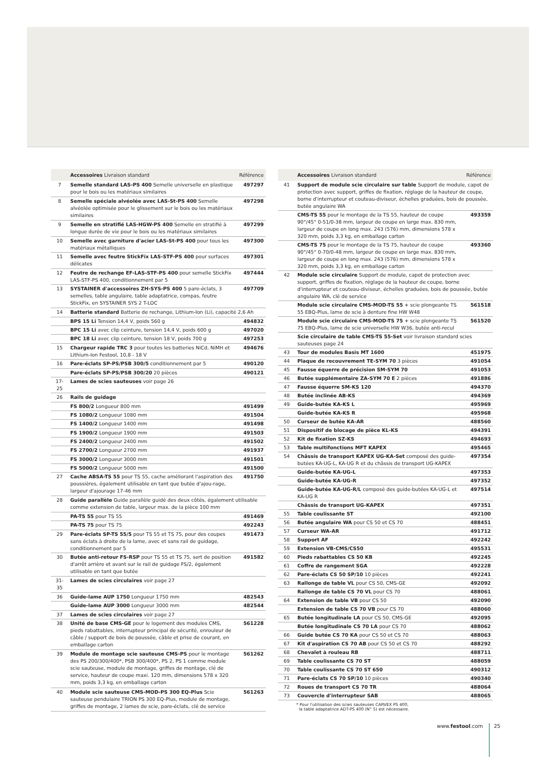| | Accessoires Livraison standard | Référence |
| --- | --- | --- |
| 7 | Semelle standard LAS-PS 400 Semelle universelle en plastique pour le bois ou les matériaux similaires | 497297 |
| 8 | Semelle spéciale alvéolée avec LAS-St-PS 400 Semelle alvéolée optimisée pour le glissement sur le bois ou les matériaux similaires | 497298 |
| 9 | Semelle en stratifié LAS-HGW-PS 400 Semelle en stratifié à longue durée de vie pour le bois ou les matériaux similaires | 497299 |
| 10 | Semelle avec garniture d'acier LAS-St-PS 400 pour tous les matériaux métalliques | 497300 |
| 11 | Semelle avec feutre StickFix LAS-STF-PS 400 pour surfaces délicates | 497301 |
| 12 | Feutre de rechange EF-LAS-STF-PS 400 pour semelle StickFix LAS-STF-PS 400, conditionnement par 5 | 497444 |
| 13 | SYSTAINER d'accessoires ZH-SYS-PS 400 5 pare-éclats, 3 semelles, table angulaire, table adaptatrice, compas, feutre StickFix, en SYSTAINER SYS 2 T-LOC | 497709 |
| 14 | Batterie standard Batterie de rechange, Lithium-Ion (Li), capacité 2,6 Ah | |
| | BPS 15 Li Tension 14,4 V, poids 560 g | 494832 |
| | BPC 15 Li avec clip ceinture, tension 14,4 V, poids 600 g | 497020 |
| | BPC 18 Li avec clip ceinture, tension 18 V, poids 700 g | 497253 |
| 15 | Chargeur rapide TRC 3 pour toutes les batteries NiCd, NiMH et Lithium-Ion Festool, 10,8 - 18 V | 494676 |
| 16 | Pare-éclats SP-PS/PSB 300/5 conditionnement par 5 | 490120 |
| | Pare-éclats SP-PS/PSB 300/20 20 pièces | 490121 |
| 17-25 | Lames de scies sauteuses voir page 26 | |
| 26 | Rails de guidage | |
| | FS 800/2 Longueur 800 mm | 491499 |
| | FS 1080/2 Longueur 1080 mm | 491504 |
| | FS 1400/2 Longueur 1400 mm | 491498 |
| | FS 1900/2 Longueur 1900 mm | 491503 |
| | FS 2400/2 Longueur 2400 mm | 491502 |
| | FS 2700/2 Longueur 2700 mm | 491937 |
| | FS 3000/2 Longueur 3000 mm | 491501 |
| | FS 5000/2 Longueur 5000 mm | 491500 |
| 27 | Cache ABSA-TS 55 pour TS 55, cache améliorant l'aspiration des poussières, également utilisable en tant que butée d'ajou-rage, largeur d'ajourage 17-46 mm | 491750 |
| 28 | Guide parallèle Guide parallèle guidé des deux côtés, également utilisable comme extension de table, largeur max. de la pièce 100 mm | |
| | PA-TS 55 pour TS 55 | 491469 |
| | PA-TS 75 pour TS 75 | 492243 |
| 29 | Pare-éclats SP-TS 55/5 pour TS 55 et TS 75, pour des coupes sans éclats à droite de la lame, avec et sans rail de guidage, conditionnement par 5 | 491473 |
| 30 | Butée anti-retour FS-RSP pour TS 55 et TS 75, sert de position d'arrêt arrière et avant sur le rail de guidage FS/2, également utilisable en tant que butée | 491582 |
| 31-35 | Lames de scies circulaires voir page 27 | |
| 36 | Guide-lame AUP 1750 Longueur 1750 mm | 482543 |
| | Guide-lame AUP 3000 Longueur 3000 mm | 482544 |
| 37 | Lames de scies circulaires voir page 27 | |
| 38 | Unité de base CMS-GE pour le logement des modules CMS, pieds rabattables, interrupteur principal de sécurité, enrouleur de câble / support de bois de poussée, câble et prise de courant, en emballage carton | 561228 |
| 39 | Module de montage scie sauteuse CMS-PS pour le montage des PS 200/300/400*, PSB 300/400*, PS 2, PS 1 comme module scie sauteuse, module de montage, griffes de montage, clé de service, hauteur de coupe maxi. 120 mm, dimensions 578 x 320 mm, poids 3,3 kg, en emballage carton | 561262 |
| 40 | Module scie sauteuse CMS-MOD-PS 300 EQ-Plus Scie sauteuse pendulaire TRION PS 300 EQ-Plus, module de montage, griffes de montage, 2 lames de scie, pare-éclats, clé de service | 561263 |
| | Accessoires Livraison standard | Référence |
| --- | --- | --- |
| 41 | Support de module scie circulaire sur table Support de module, capot de protection avec support, griffes de fixation, réglage de la hauteur de coupe, borne d'interrupteur et couteau-diviseur, échelles graduées, bois de poussée, butée angulaire WA | |
| | CMS-TS 55 pour le montage de la TS 55, hauteur de coupe 90°/45° 0-51/0-38 mm, largeur de coupe en large max. 830 mm, largeur de coupe en long max. 243 (576) mm, dimensions 578 x 320 mm, poids 3,3 kg, en emballage carton | 493359 |
| | CMS-TS 75 pour le montage de la TS 75, hauteur de coupe 90°/45° 0-70/0-48 mm, largeur de coupe en large max. 830 mm, largeur de coupe en long max. 243 (576) mm, dimensions 578 x 320 mm, poids 3,3 kg, en emballage carton | 493360 |
| 42 | Module scie circulaire Support de module, capot de protection avec support, griffes de fixation, réglage de la hauteur de coupe, borne d'interrupteur et couteau-diviseur, échelles graduées, bois de poussée, butée angulaire WA, clé de service | |
| | Module scie circulaire CMS-MOD-TS 55 + scie plongeante TS 55 EBQ-Plus, lame de scie à denture fine HW W48 | 561518 |
| | Module scie circulaire CMS-MOD-TS 75 + scie plongeante TS 75 EBQ-Plus, lame de scie universelle HW W36, butée anti-recul | 561520 |
| | Scie circulaire de table CMS-TS 55-Set voir livraison standard scies sauteuses page 24 | |
| 43 | Tour de modules Basis MT 1600 | 451975 |
| 44 | Plaque de recouvrement TE-SYM 70 3 pièces | 491054 |
| 45 | Fausse équerre de précision SM-SYM 70 | 491053 |
| 46 | Butée supplémentaire ZA-SYM 70 E 2 pièces | 491886 |
| 47 | Fausse équerre SM-KS 120 | 494370 |
| 48 | Butée inclinée AB-KS | 494369 |
| 49 | Guide-butée KA-KS L | 495969 |
| | Guide-butée KA-KS R | 495968 |
| 50 | Curseur de butée KA-AR | 488560 |
| 51 | Dispositif de blocage de pièce KL-KS | 494391 |
| 52 | Kit de fixation SZ-KS | 494693 |
| 53 | Table multifonctions MFT KAPEX | 495465 |
| 54 | Châssis de transport KAPEX UG-KA-Set composé des guide-butées KA-UG-L, KA-UG R et du châssis de transport UG-KAPEX | 497354 |
| | Guide-butée KA-UG-L | 497353 |
| | Guide-butée KA-UG-R | 497352 |
| | Guide-butée KA-UG-R/L composé des guide-butées KA-UG-L et KA-UG R | 497514 |
| | Châssis de transport UG-KAPEX | 497351 |
| 55 | Table coulissante ST | 492100 |
| 56 | Butée angulaire WA pour CS 50 et CS 70 | 488451 |
| 57 | Curseur WA-AR | 491712 |
| 58 | Support AF | 492242 |
| 59 | Extension VB-CMS/CS50 | 495531 |
| 60 | Pieds rabattables CS 50 KB | 492245 |
| 61 | Coffre de rangement SGA | 492228 |
| 62 | Pare-éclats CS 50 SP/10 10 pièces | 492241 |
| 63 | Rallonge de table VL pour CS 50, CMS-GE | 492092 |
| | Rallonge de table CS 70 VL pour CS 70 | 488061 |
| 64 | Extension de table VB pour CS 50 | 492090 |
| | Extension de table CS 70 VB pour CS 70 | 488060 |
| 65 | Butée longitudinale LA pour CS 50, CMS-GE | 492095 |
| | Butée longitudinale CS 70 LA pour CS 70 | 488062 |
| 66 | Guide butée CS 70 KA pour CS 50 et CS 70 | 488063 |
| 67 | Kit d'aspiration CS 70 AB pour CS 50 et CS 70 | 488292 |
| 68 | Chevalet à rouleau RB | 488711 |
| 69 | Table coulissante CS 70 ST | 488059 |
| 70 | Table coulissante CS 70 ST 650 | 490312 |
| 71 | Pare-éclats CS 70 SP/10 10 pièces | 490340 |
| 72 | Roues de transport CS 70 TR | 488064 |
| 73 | Couvercle d'interrupteur SAB | 488065 |
* Pour l'utilisation des scies sauteuses CARVEX PS 400,
la table adaptatrice ADT-PS 400 (N° 5) est nécessaire.
www.festool.com 25